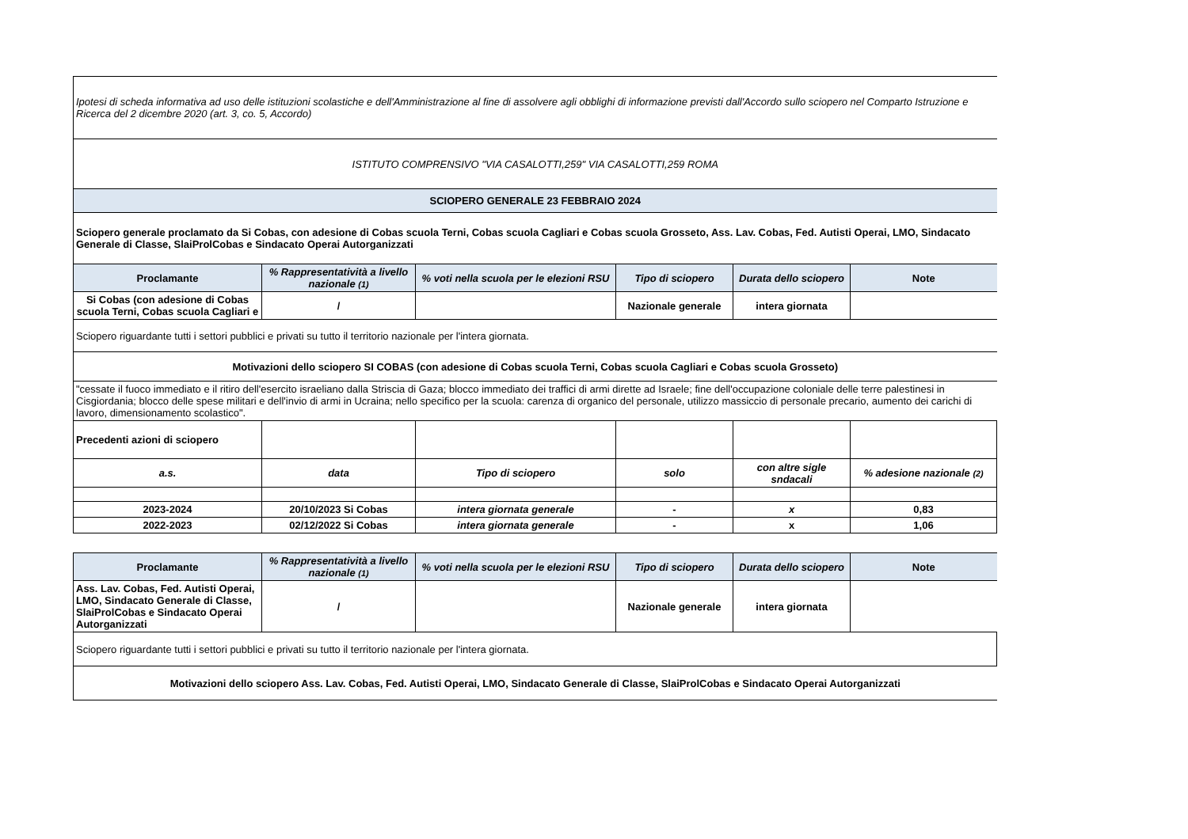| Ipotesi di scheda informativa ad uso delle istituzioni scolastiche e dell'Amministrazione al fine di assolvere agli obblighi di informazione previsti dall'Accordo sullo sciopero nel Comparto Istruzione e Ricerca del 2 dicembre 2020 (art. 3, co. 5, Accordo) | | | | | |
| ISTITUTO COMPRENSIVO "VIA CASALOTTI,259" VIA CASALOTTI,259 ROMA | | | | | |
| SCIOPERO GENERALE 23 FEBBRAIO 2024 | | | | | |
| Sciopero generale proclamato da Si Cobas, con adesione di Cobas scuola Terni, Cobas scuola Cagliari e Cobas scuola Grosseto, Ass. Lav. Cobas, Fed. Autisti Operai, LMO, Sindacato Generale di Classe, SlaiProlCobas e Sindacato Operai Autorganizzati | | | | | |
| Proclamante | % Rappresentatività a livello nazionale (1) | % voti nella scuola per le elezioni RSU | Tipo di sciopero | Durata dello sciopero | Note |
| Si Cobas (con adesione di Cobas scuola Terni, Cobas scuola Cagliari e | / | | Nazionale generale | intera giornata | |
| Sciopero riguardante tutti i settori pubblici e privati su tutto il territorio nazionale per l'intera giornata. | | | | | |
| Motivazioni dello sciopero SI COBAS (con adesione di Cobas scuola Terni, Cobas scuola Cagliari e Cobas scuola Grosseto) | | | | | |
| "cessate il fuoco immediato e il ritiro dell'esercito israeliano dalla Striscia di Gaza; blocco immediato dei traffici di armi dirette ad Israele; fine dell'occupazione coloniale delle terre palestinesi in Cisgiordania; blocco delle spese militari e dell'invio di armi in Ucraina; nello specifico per la scuola: carenza di organico del personale, utilizzo massiccio di personale precario, aumento dei carichi di lavoro, dimensionamento scolastico". | | | | | |
| Precedenti azioni di sciopero | | | | | |
| a.s. | data | Tipo di sciopero | solo | con altre sigle sndacali | % adesione nazionale (2) |
| 2023-2024 | 20/10/2023 Si Cobas | intera giornata generale | - | x | 0,83 |
| 2022-2023 | 02/12/2022 Si Cobas | intera giornata generale | - | x | 1,06 |
| Proclamante | % Rappresentatività a livello nazionale (1) | % voti nella scuola per le elezioni RSU | Tipo di sciopero | Durata dello sciopero | Note |
| --- | --- | --- | --- | --- | --- |
| Ass. Lav. Cobas, Fed. Autisti Operai, LMO, Sindacato Generale di Classe, SlaiProlCobas e Sindacato Operai Autorganizzati | / | | Nazionale generale | intera giornata | |
| Sciopero riguardante tutti i settori pubblici e privati su tutto il territorio nazionale per l'intera giornata. | | | | | |
| Motivazioni dello sciopero Ass. Lav. Cobas, Fed. Autisti Operai, LMO, Sindacato Generale di Classe, SlaiProlCobas e Sindacato Operai Autorganizzati | | | | | |